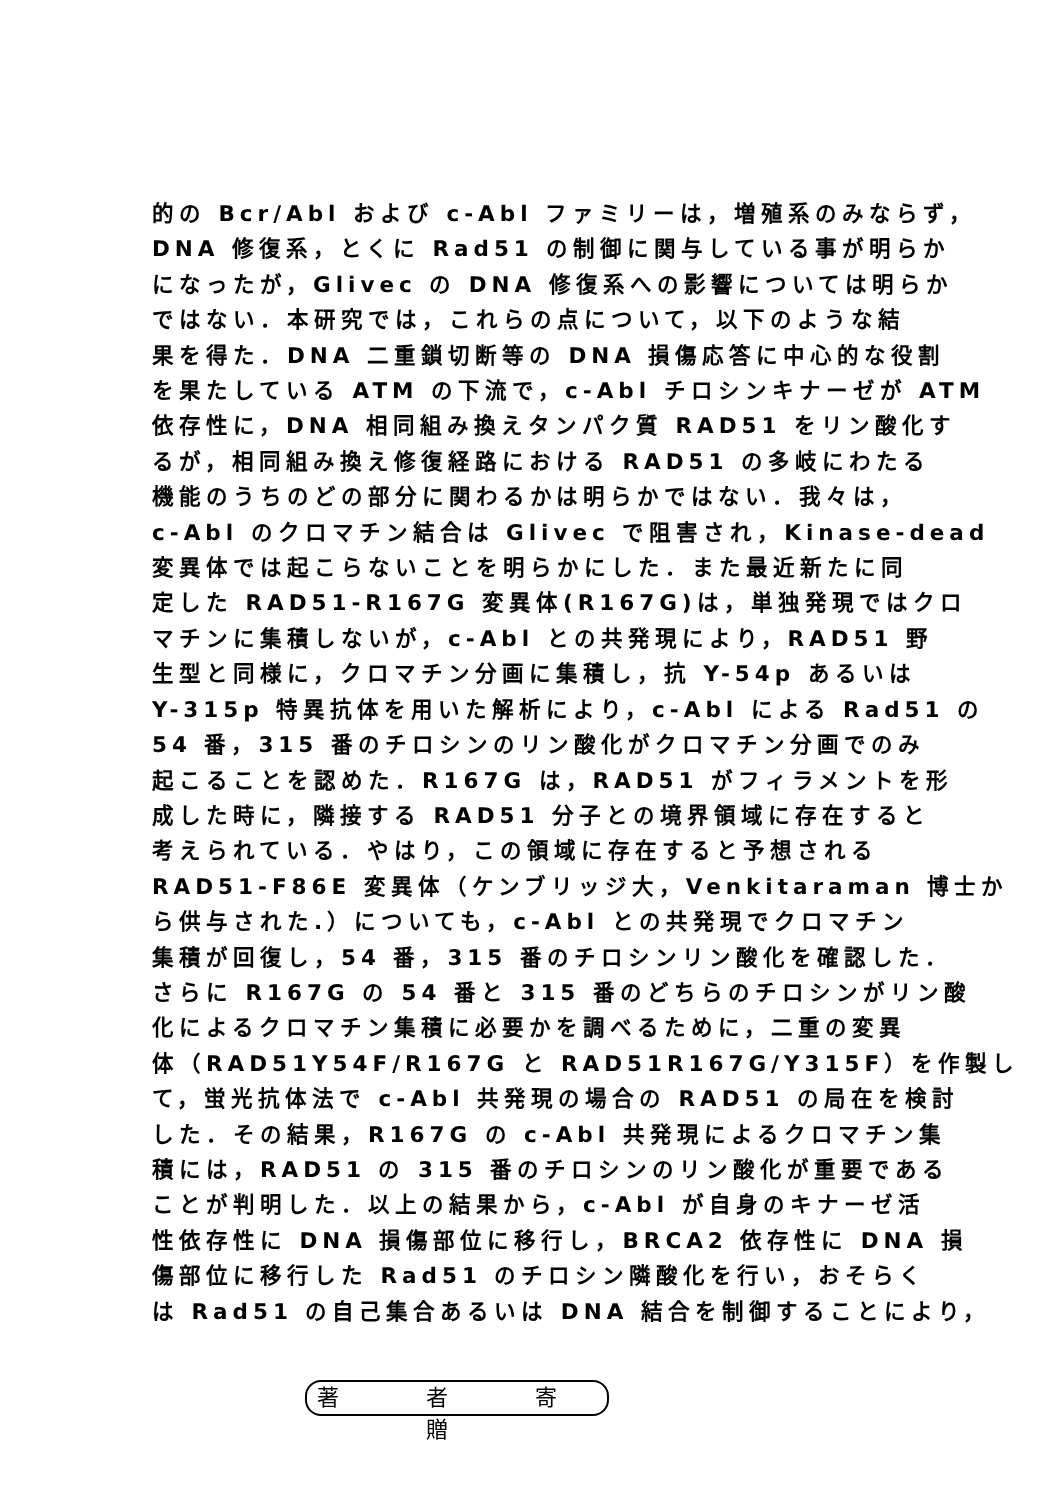的の Bcr/Abl および c-Abl ファミリーは，増殖系のみならず，
DNA 修復系，とくに Rad51 の制御に関与している事が明らか
になったが，Glivec の DNA 修復系への影響については明らか
ではない．本研究では，これらの点について，以下のような結
果を得た．DNA 二重鎖切断等の DNA 損傷応答に中心的な役割
を果たしている ATM の下流で，c-Abl チロシンキナーゼが ATM
依存性に，DNA 相同組み換えタンパク質 RAD51 をリン酸化す
るが，相同組み換え修復経路における RAD51 の多岐にわたる
機能のうちのどの部分に関わるかは明らかではない．我々は，
c-Abl のクロマチン結合は Glivec で阻害され，Kinase-dead
変異体では起こらないことを明らかにした．また最近新たに同
定した RAD51-R167G 変異体(R167G)は，単独発現ではクロ
マチンに集積しないが，c-Abl との共発現により，RAD51 野
生型と同様に，クロマチン分画に集積し，抗 Y-54p あるいは
Y-315p 特異抗体を用いた解析により，c-Abl による Rad51 の
54 番，315 番のチロシンのリン酸化がクロマチン分画でのみ
起こることを認めた．R167G は，RAD51 がフィラメントを形
成した時に，隣接する RAD51 分子との境界領域に存在すると
考えられている．やはり，この領域に存在すると予想される
RAD51-F86E 変異体（ケンブリッジ大，Venkitaraman 博士か
ら供与された.）についても，c-Abl との共発現でクロマチン
集積が回復し，54 番，315 番のチロシンリン酸化を確認した．
さらに R167G の 54 番と 315 番のどちらのチロシンがリン酸
化によるクロマチン集積に必要かを調べるために，二重の変異
体（RAD51Y54F/R167G と RAD51R167G/Y315F）を作製し
て，蛍光抗体法で c-Abl 共発現の場合の RAD51 の局在を検討
した．その結果，R167G の c-Abl 共発現によるクロマチン集
積には，RAD51 の 315 番のチロシンのリン酸化が重要である
ことが判明した．以上の結果から，c-Abl が自身のキナーゼ活
性依存性に DNA 損傷部位に移行し，BRCA2 依存性に DNA 損
傷部位に移行した Rad51 のチロシン隣酸化を行い，おそらく
は Rad51 の自己集合あるいは DNA 結合を制御することにより，
著 者 寄贈